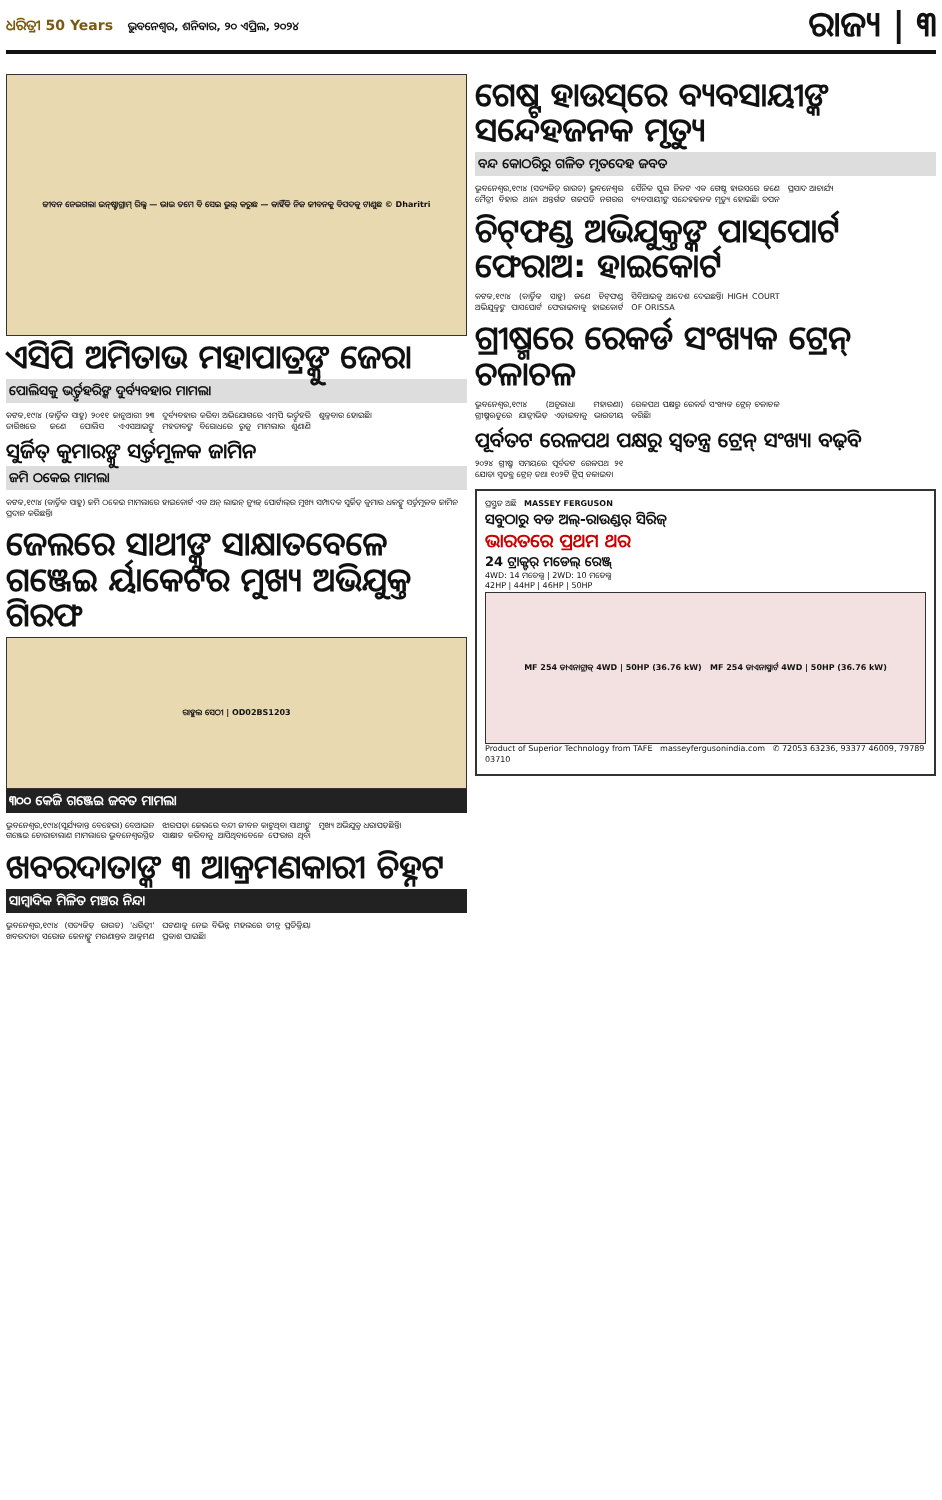ଧରିତ୍ରୀ 50 Years ଭୁବନେଶ୍ୱର, ଶନିବାର, ୨୦ ଏପ୍ରିଲ, ୨୦୨୪
ରାଜ୍ୟ | ୩
ଜୀବନ ନେଇଗଲା ଇନ୍‌ଷ୍ଟାଗ୍ରାମ୍ ରିଲ୍ସ — ଭାଇ ତମେ ବି ସେଇ ଭୁଲ୍ କରୁଛ — କାହିଁକି ନିଜ ଜୀବନକୁ ବିପଦକୁ ଟାଣୁଛ © Dharitri
ଏସିପି ଅମିତାଭ ମହାପାତ୍ରଙ୍କୁ ଜେରା
ପୋଲିସକୁ ଭର୍ତ୍ତୃହରିଙ୍କ ଦୁର୍ବ୍ୟବହାର ମାମଲା
କଟକ,୧୯।୪ (କାର୍ତ୍ତିକ ସାହୁ) ୨୦୧୧ ଜାନୁଆରୀ ୨୩ ତାରିଖରେ ଜଣେ ପୋଲିସ ଏଏସଆଇଙ୍କୁ ଦୁର୍ବ୍ୟବହାର କରିବା ଅଭିଯୋଗରେ ଏମ୍‌ପି ଭର୍ତ୍ତୃହରି ମହତାବଙ୍କ ବିରୋଧରେ ରୁଜୁ ମାମଲାର ଶୁଣାଣି ଶୁକ୍ରବାର ହୋଇଛି।
ସୁର୍ଜିତ୍ କୁମାରଙ୍କୁ ସର୍ତ୍ତମୂଳକ ଜାମିନ
ଜମି ଠକେଇ ମାମଲା
କଟକ,୧୯।୪ (କାର୍ତ୍ତିକ ସାହୁ) ଜମି ଠକେଇ ମାମଲାରେ ହାଇକୋର୍ଟ ଏକ ଅନ୍ ଲାଇନ୍ ନ୍ୟୁଜ୍ ପୋର୍ଟାଲ୍‌ର ମୁଖ୍ୟ ସମ୍ପାଦକ ସୁର୍ଜିତ୍ କୁମାର ଧଳଙ୍କୁ ସର୍ତ୍ତମୂଳକ ଜାମିନ ପ୍ରଦାନ କରିଛନ୍ତି।
ଜେଲରେ ସାଥୀଙ୍କୁ ସାକ୍ଷାତବେଳେ ଗଞ୍ଜେଇ ର୍ୟାକେଟର ମୁଖ୍ୟ ଅଭିଯୁକ୍ତ ଗିରଫ
ରାହୁଲ ସେଠୀ | OD02BS1203
୩୦୦ କେଜି ଗଞ୍ଜେଇ ଜବତ ମାମଲା
ଭୁବନେଶ୍ୱର,୧୯।୪(ସୂର୍ଯ୍ୟକାନ୍ତ ବେହେରା) ବେଆଇନ ଗଞ୍ଜେଇ ଚୋରାଚାଲାଣ ମାମଲାରେ ଭୁବନେଶ୍ୱରସ୍ଥିତ ଝାରପଡ଼ା ଜେଲରେ ବନ୍ଦୀ ଜୀବନ କାଟୁଥିବା ସାଥୀଙ୍କୁ ସାକ୍ଷାତ କରିବାକୁ ଆସିଥିବାବେଳେ ଫେରାର ଥିବା ମୁଖ୍ୟ ଅଭିଯୁକ୍ତ ଧରାପଡ଼ିଛନ୍ତି।
ଖବରଦାତାଙ୍କ ୩ ଆକ୍ରମଣକାରୀ ଚିହ୍ନଟ
ସାମ୍ବାଦିକ ମିଳିତ ମଞ୍ଚର ନିନ୍ଦା
ଭୁବନେଶ୍ୱର,୧୯।୪ (ସତ୍ୟଜିତ୍ ରାଉତ) 'ଧରିତ୍ରୀ' ଖବରଦାତା ସରୋଜ ଜେନାଙ୍କୁ ମରଣାନ୍ତକ ଆକ୍ରମଣ ଘଟଣାକୁ ନେଇ ବିଭିନ୍ନ ମହଲରେ ତୀବ୍ର ପ୍ରତିକ୍ରିୟା ପ୍ରକାଶ ପାଇଛି।
ଗେଷ୍ଟ ହାଉସ୍‌ରେ ବ୍ୟବସାୟୀଙ୍କ ସନ୍ଦେହଜନକ ମୃତ୍ୟୁ
ବନ୍ଦ କୋଠରିରୁ ଗଳିତ ମୃତଦେହ ଜବତ
ଭୁବନେଶ୍ୱର,୧୯।୪ (ସତ୍ୟଜିତ୍ ରାଉତ) ଭୁବନେଶ୍ୱର ମୈତ୍ରୀ ବିହାର ଥାନା ଅନ୍ତର୍ଗତ ଗଜପତି ନଗରର ସୈନିକ ସ୍କୁଲ ନିକଟ ଏକ ଗେଷ୍ଟ ହାଉସରେ ଜଣେ ବ୍ୟବସାୟୀଙ୍କ ସନ୍ଦେହଜନକ ମୃତ୍ୟୁ ହୋଇଛି। ତପନ ପ୍ରସାଦ ଆଚାର୍ଯ୍ୟ
ଚିଟ୍‌ଫଣ୍ଡ ଅଭିଯୁକ୍ତଙ୍କ ପାସ୍‌ପୋର୍ଟ ଫେରାଅ: ହାଇକୋର୍ଟ
କଟକ,୧୯।୪ (କାର୍ତ୍ତିକ ସାହୁ) ଜଣେ ଚିଟ୍‌ଫଣ୍ଡ ଅଭିଯୁକ୍ତଙ୍କ ପାସପୋର୍ଟ ଫେରାଇବାକୁ ହାଇକୋର୍ଟ ସିବିଆଇକୁ ଆଦେଶ ଦେଇଛନ୍ତି। HIGH COURT OF ORISSA
ଗ୍ରୀଷ୍ମରେ ରେକର୍ଡ ସଂଖ୍ୟକ ଟ୍ରେନ୍ ଚଳାଚଳ
ଭୁବନେଶ୍ୱର,୧୯।୪ (ଅନୁରାଧା ମହାରଣା) ଗ୍ରୀଷ୍ମଋତୁରେ ଯାତ୍ରୀଭିଡ଼ ଏଡ଼ାଇବାକୁ ଭାରତୀୟ ରେଳପଥ ପକ୍ଷରୁ ରେକର୍ଡ ସଂଖ୍ୟକ ଟ୍ରେନ୍ ଚଳାଚଳ କରିଛି।
ପୂର୍ବତଟ ରେଳପଥ ପକ୍ଷରୁ ସ୍ୱତନ୍ତ୍ର ଟ୍ରେନ୍ ସଂଖ୍ୟା ବଢ଼ିବ
୨୦୨୪ ଗ୍ରୀଷ୍ମ ସମୟରେ ପୂର୍ବତଟ ରେଳପଥ ୨୧ ଯୋଡ଼ା ସ୍ୱତନ୍ତ୍ର ଟ୍ରେନ୍ ତଥା ୧୦୨ଟି ଟ୍ରିପ୍ ଚଳାଇବ।
ପ୍ରସ୍ତୁତ ଅଛି MASSEY FERGUSON
ସବୁଠାରୁ ବଡ ଅଲ୍-ରାଉଣ୍ଡର୍ ସିରିଜ୍
ଭାରତରେ ପ୍ରଥମ ଥର
24 ଟ୍ରାକ୍ଟର୍ ମଡେଲ୍ ରେଞ୍ଜ୍
4WD: 14 ମଡେଲ୍ସ | 2WD: 10 ମଡେଲ୍ସ
42HP | 44HP | 46HP | 50HP
MF 254 ଡାଏନାଟ୍ରାକ୍ 4WD | 50HP (36.76 kW) MF 254 ଡାଏନାସ୍ମାର୍ଟ 4WD | 50HP (36.76 kW)
Product of Superior Technology from TAFE masseyfergusonindia.com ✆ 72053 63236, 93377 46009, 79789 03710